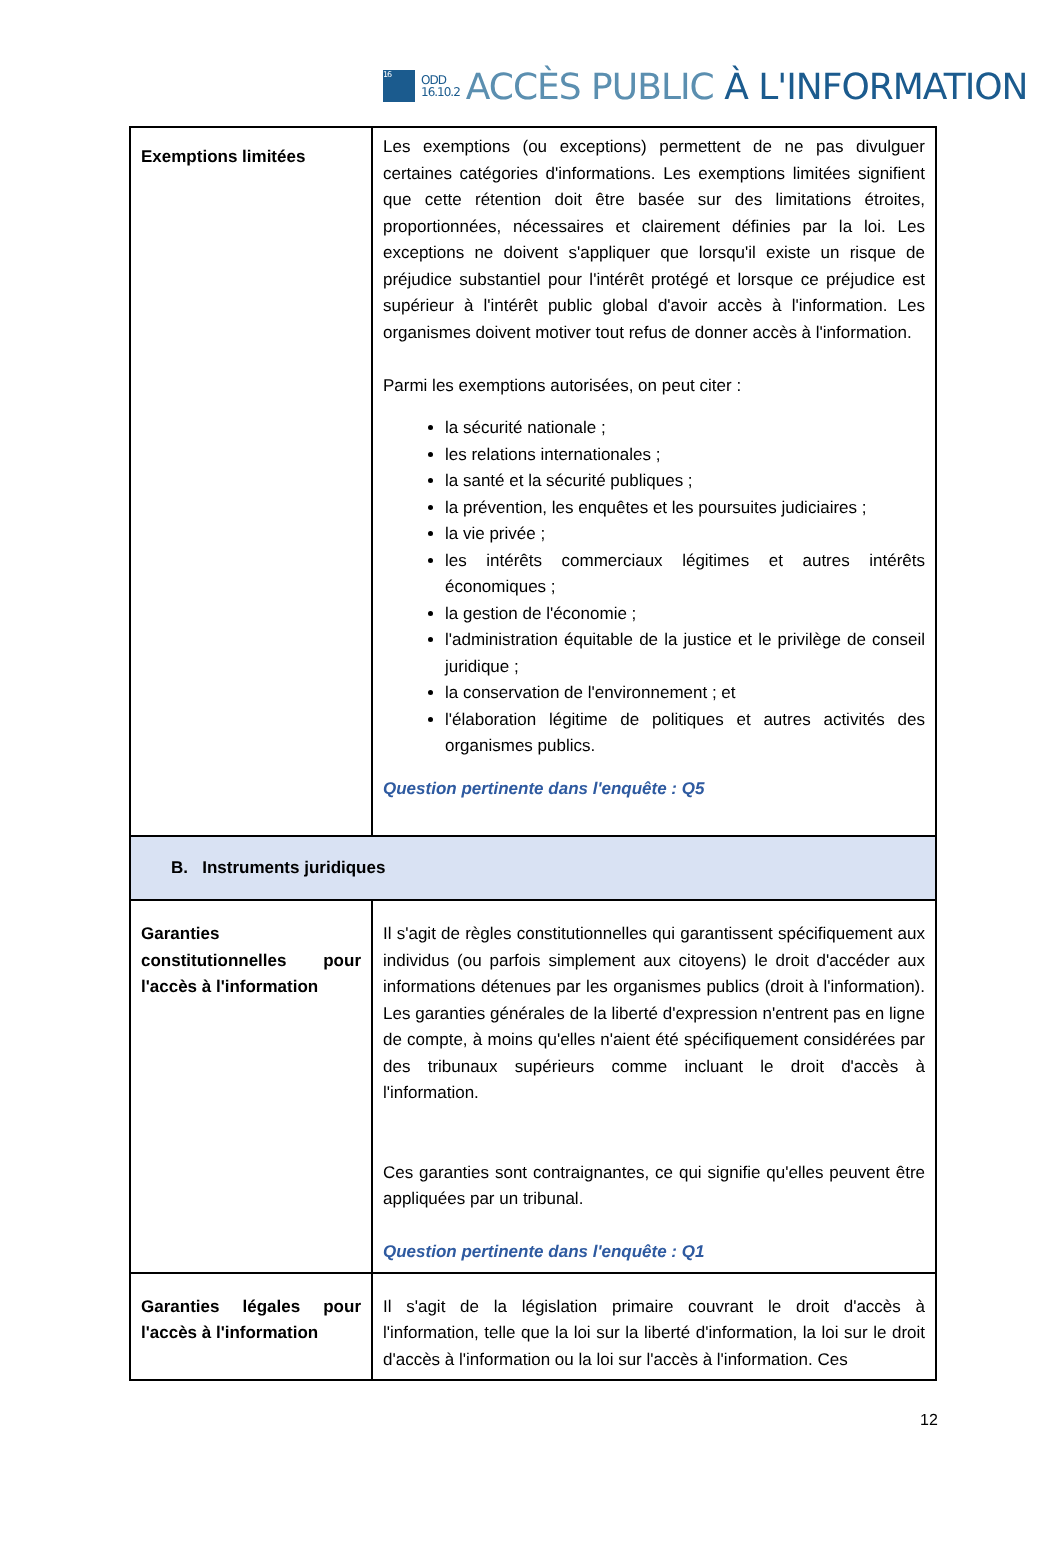16
ODD
16.10.2
ACCÈS PUBLIC À L'INFORMATION
| Exemptions limitées | Les exemptions (ou exceptions) permettent de ne pas divulguer certaines catégories d'informations. Les exemptions limitées signifient que cette rétention doit être basée sur des limitations étroites, proportionnées, nécessaires et clairement définies par la loi. Les exceptions ne doivent s'appliquer que lorsqu'il existe un risque de préjudice substantiel pour l'intérêt protégé et lorsque ce préjudice est supérieur à l'intérêt public global d'avoir accès à l'information. Les organismes doivent motiver tout refus de donner accès à l'information. Parmi les exemptions autorisées, on peut citer : la sécurité nationale ; les relations internationales ; la santé et la sécurité publiques ; la prévention, les enquêtes et les poursuites judiciaires ; la vie privée ; les intérêts commerciaux légitimes et autres intérêts économiques ; la gestion de l'économie ; l'administration équitable de la justice et le privilège de conseil juridique ; la conservation de l'environnement ; et l'élaboration légitime de politiques et autres activités des organismes publics. Question pertinente dans l'enquête : Q5 |
| B. Instruments juridiques | |
| Garanties constitutionnelles pour l'accès à l'information | Il s'agit de règles constitutionnelles qui garantissent spécifiquement aux individus (ou parfois simplement aux citoyens) le droit d'accéder aux informations détenues par les organismes publics (droit à l'information). Les garanties générales de la liberté d'expression n'entrent pas en ligne de compte, à moins qu'elles n'aient été spécifiquement considérées par des tribunaux supérieurs comme incluant le droit d'accès à l'information. Ces garanties sont contraignantes, ce qui signifie qu'elles peuvent être appliquées par un tribunal. Question pertinente dans l'enquête : Q1 |
| Garanties légales pour l'accès à l'information | Il s'agit de la législation primaire couvrant le droit d'accès à l'information, telle que la loi sur la liberté d'information, la loi sur le droit d'accès à l'information ou la loi sur l'accès à l'information. Ces |
12